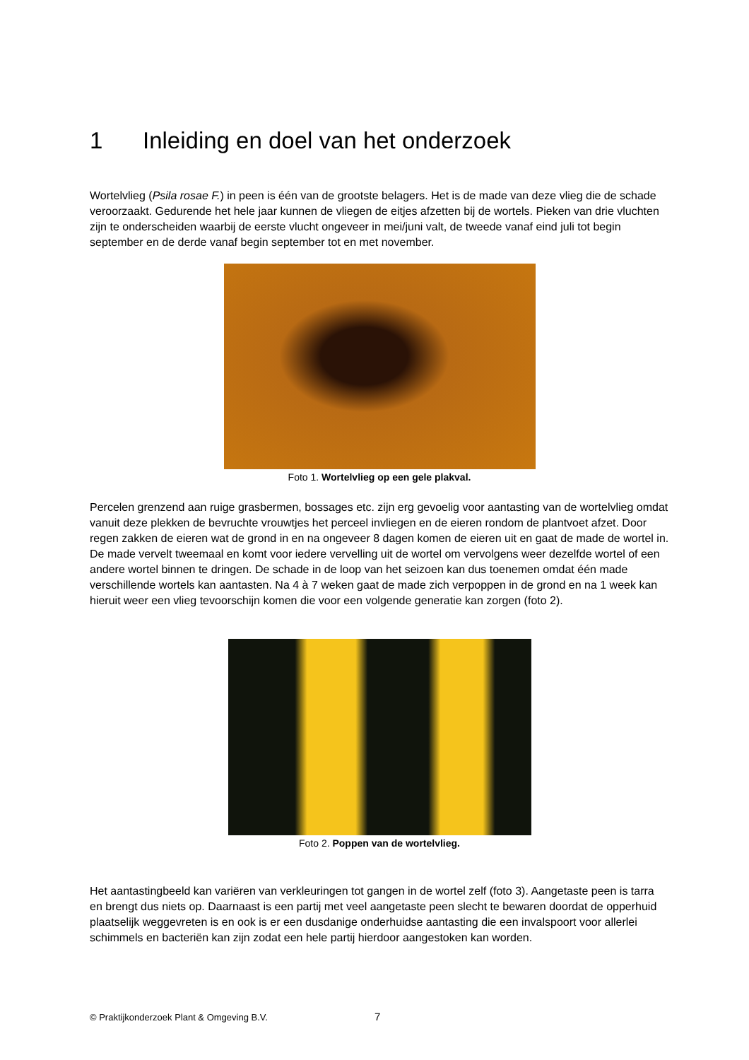1 Inleiding en doel van het onderzoek
Wortelvlieg (Psila rosae F.) in peen is één van de grootste belagers. Het is de made van deze vlieg die de schade veroorzaakt. Gedurende het hele jaar kunnen de vliegen de eitjes afzetten bij de wortels. Pieken van drie vluchten zijn te onderscheiden waarbij de eerste vlucht ongeveer in mei/juni valt, de tweede vanaf eind juli tot begin september en de derde vanaf begin september tot en met november.
Foto 1. Wortelvlieg op een gele plakval.
Percelen grenzend aan ruige grasbermen, bossages etc. zijn erg gevoelig voor aantasting van de wortelvlieg omdat vanuit deze plekken de bevruchte vrouwtjes het perceel invliegen en de eieren rondom de plantvoet afzet. Door regen zakken de eieren wat de grond in en na ongeveer 8 dagen komen de eieren uit en gaat de made de wortel in. De made vervelt tweemaal en komt voor iedere vervelling uit de wortel om vervolgens weer dezelfde wortel of een andere wortel binnen te dringen. De schade in de loop van het seizoen kan dus toenemen omdat één made verschillende wortels kan aantasten. Na 4 à 7 weken gaat de made zich verpoppen in de grond en na 1 week kan hieruit weer een vlieg tevoorschijn komen die voor een volgende generatie kan zorgen (foto 2).
Foto 2. Poppen van de wortelvlieg.
Het aantastingbeeld kan variëren van verkleuringen tot gangen in de wortel zelf (foto 3). Aangetaste peen is tarra en brengt dus niets op. Daarnaast is een partij met veel aangetaste peen slecht te bewaren doordat de opperhuid plaatselijk weggevreten is en ook is er een dusdanige onderhuidse aantasting die een invalspoort voor allerlei schimmels en bacteriën kan zijn zodat een hele partij hierdoor aangestoken kan worden.
© Praktijkonderzoek Plant & Omgeving B.V. 7